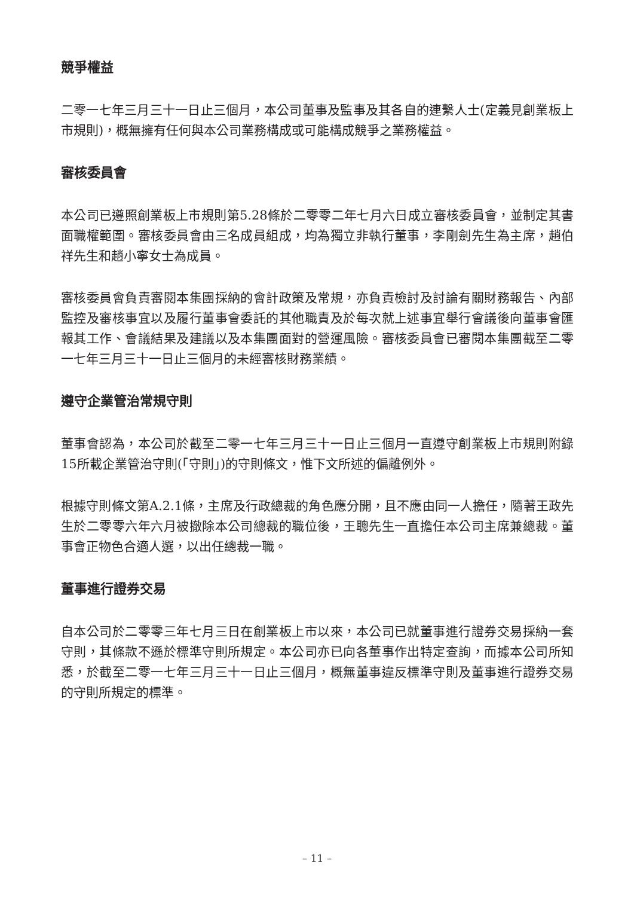競爭權益
二零一七年三月三十一日止三個月，本公司董事及監事及其各自的連繫人士(定義見創業板上市規則)，概無擁有任何與本公司業務構成或可能構成競爭之業務權益。
審核委員會
本公司已遵照創業板上市規則第5.28條於二零零二年七月六日成立審核委員會，並制定其書面職權範圍。審核委員會由三名成員組成，均為獨立非執行董事，李剛劍先生為主席，趙伯祥先生和趙小寧女士為成員。
審核委員會負責審閱本集團採納的會計政策及常規，亦負責檢討及討論有關財務報告、內部監控及審核事宜以及履行董事會委託的其他職責及於每次就上述事宜舉行會議後向董事會匯報其工作、會議結果及建議以及本集團面對的營運風險。審核委員會已審閱本集團截至二零一七年三月三十一日止三個月的未經審核財務業績。
遵守企業管治常規守則
董事會認為，本公司於截至二零一七年三月三十一日止三個月一直遵守創業板上市規則附錄15所載企業管治守則(「守則」)的守則條文，惟下文所述的偏離例外。
根據守則條文第A.2.1條，主席及行政總裁的角色應分開，且不應由同一人擔任，隨著王政先生於二零零六年六月被撤除本公司總裁的職位後，王聰先生一直擔任本公司主席兼總裁。董事會正物色合適人選，以出任總裁一職。
董事進行證券交易
自本公司於二零零三年七月三日在創業板上市以來，本公司已就董事進行證券交易採納一套守則，其條款不遜於標準守則所規定。本公司亦已向各董事作出特定查詢，而據本公司所知悉，於截至二零一七年三月三十一日止三個月，概無董事違反標準守則及董事進行證券交易的守則所規定的標準。
– 11 –